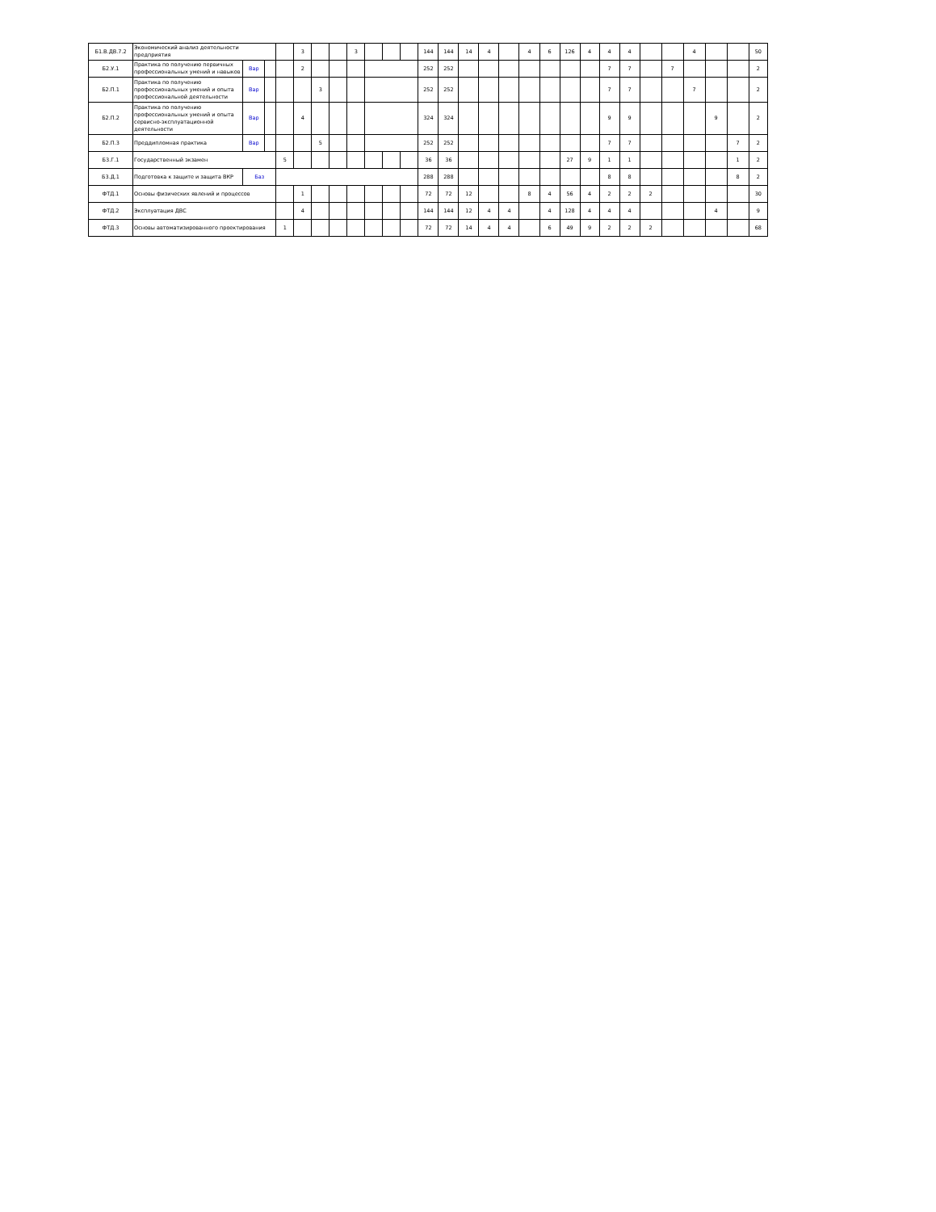| Б1.В.ДВ.7.2 | Экономический анализ деятельности предприятия | | | | 3 | | | 3 | | | | 144 | 144 | 14 | 4 | | 4 | 6 | 126 | 4 | 4 | 4 | | | 4 | | | 50 |
| Б2.У.1 | Практика по получению первичных профессиональных умений и навыков | Вар | | | 2 | | | | | | | 252 | 252 | | | | | | | | 7 | 7 | | 7 | | | | 2 |
| Б2.П.1 | Практика по получению профессиональных умений и опыта профессиональной деятельности | Вар | | | | 3 | | | | | | 252 | 252 | | | | | | | | 7 | 7 | | | 7 | | | 2 |
| Б2.П.2 | Практика по получению профессиональных умений и опыта сервисно-эксплуатационной деятельности | Вар | | | 4 | | | | | | | 324 | 324 | | | | | | | | 9 | 9 | | | | 9 | | 2 |
| Б2.П.3 | Преддипломная практика | Вар | | | | 5 | | | | | | 252 | 252 | | | | | | | | 7 | 7 | | | | | 7 | 2 |
| Б3.Г.1 | Государственный экзамен | | | 5 | | | | | | | | 36 | 36 | | | | | | 27 | 9 | 1 | 1 | | | | | 1 | 2 |
| Б3.Д.1 | Подготовка к защите и защита ВКР | Баз | | | | | | | | | | 288 | 288 | | | | | | | | 8 | 8 | | | | | 8 | 2 |
| ФТД.1 | Основы физических явлений и процессов | | | | 1 | | | | | | | 72 | 72 | 12 | | | 8 | 4 | 56 | 4 | 2 | 2 | 2 | | | | | 30 |
| ФТД.2 | Эксплуатация ДВС | | | | 4 | | | | | | | 144 | 144 | 12 | 4 | 4 | | 4 | 128 | 4 | 4 | 4 | | | | 4 | | 9 |
| ФТД.3 | Основы автоматизированного проектирования | | | 1 | | | | | | | | 72 | 72 | 14 | 4 | 4 | | 6 | 49 | 9 | 2 | 2 | 2 | | | | | 68 |